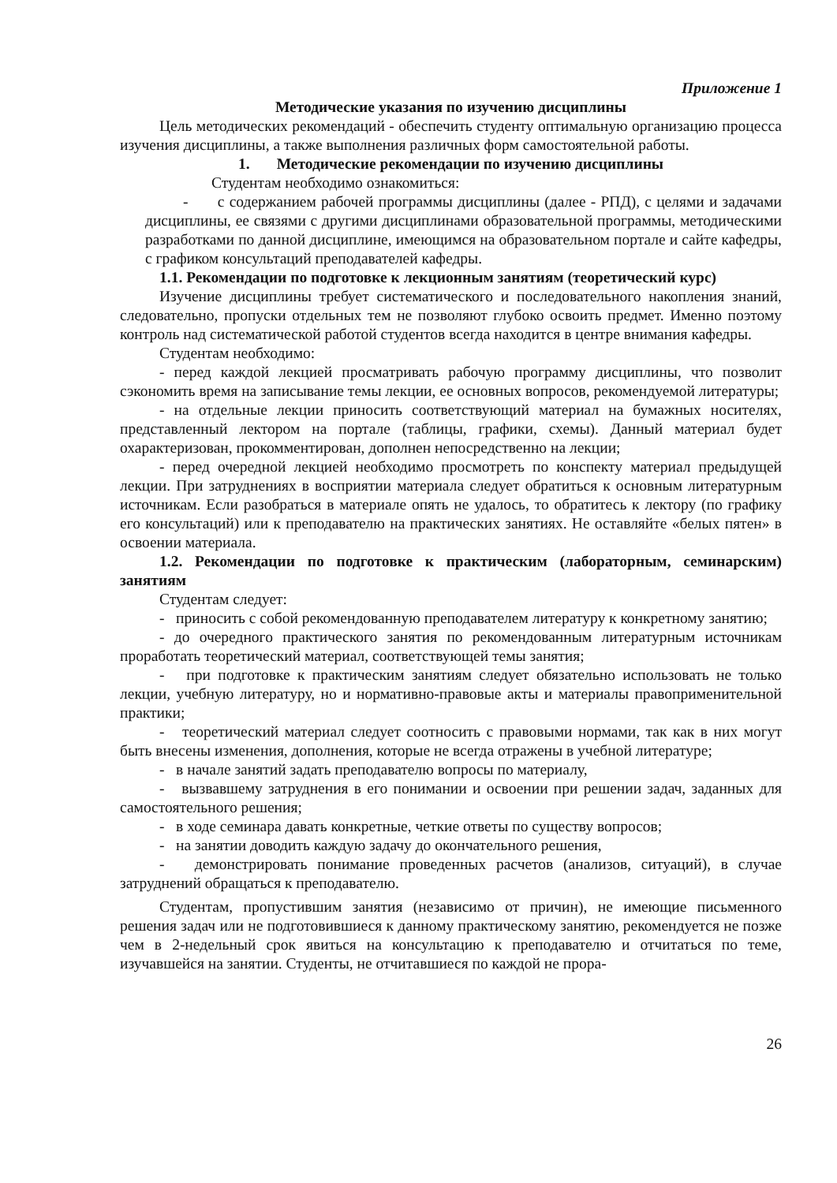Приложение 1
Методические указания по изучению дисциплины
Цель методических рекомендаций - обеспечить студенту оптимальную организацию процесса изучения дисциплины, а также выполнения различных форм самостоятельной работы.
1. Методические рекомендации по изучению дисциплины
Студентам необходимо ознакомиться:
- с содержанием рабочей программы дисциплины (далее - РПД), с целями и задачами дисциплины, ее связями с другими дисциплинами образовательной программы, методическими разработками по данной дисциплине, имеющимся на образовательном портале и сайте кафедры, с графиком консультаций преподавателей кафедры.
1.1. Рекомендации по подготовке к лекционным занятиям (теоретический курс)
Изучение дисциплины требует систематического и последовательного накопления знаний, следовательно, пропуски отдельных тем не позволяют глубоко освоить предмет. Именно поэтому контроль над систематической работой студентов всегда находится в центре внимания кафедры.
Студентам необходимо:
- перед каждой лекцией просматривать рабочую программу дисциплины, что позволит сэкономить время на записывание темы лекции, ее основных вопросов, рекомендуемой литературы;
- на отдельные лекции приносить соответствующий материал на бумажных носителях, представленный лектором на портале (таблицы, графики, схемы). Данный материал будет охарактеризован, прокомментирован, дополнен непосредственно на лекции;
- перед очередной лекцией необходимо просмотреть по конспекту материал предыдущей лекции. При затруднениях в восприятии материала следует обратиться к основным литературным источникам. Если разобраться в материале опять не удалось, то обратитесь к лектору (по графику его консультаций) или к преподавателю на практических занятиях. Не оставляйте «белых пятен» в освоении материала.
1.2. Рекомендации по подготовке к практическим (лабораторным, семинарским) занятиям
Студентам следует:
- приносить с собой рекомендованную преподавателем литературу к конкретному занятию;
- до очередного практического занятия по рекомендованным литературным источникам проработать теоретический материал, соответствующей темы занятия;
- при подготовке к практическим занятиям следует обязательно использовать не только лекции, учебную литературу, но и нормативно-правовые акты и материалы правоприменительной практики;
- теоретический материал следует соотносить с правовыми нормами, так как в них могут быть внесены изменения, дополнения, которые не всегда отражены в учебной литературе;
- в начале занятий задать преподавателю вопросы по материалу,
- вызвавшему затруднения в его понимании и освоении при решении задач, заданных для самостоятельного решения;
- в ходе семинара давать конкретные, четкие ответы по существу вопросов;
- на занятии доводить каждую задачу до окончательного решения,
- демонстрировать понимание проведенных расчетов (анализов, ситуаций), в случае затруднений обращаться к преподавателю.
Студентам, пропустившим занятия (независимо от причин), не имеющие письменного решения задач или не подготовившиеся к данному практическому занятию, рекомендуется не позже чем в 2-недельный срок явиться на консультацию к преподавателю и отчитаться по теме, изучавшейся на занятии. Студенты, не отчитавшиеся по каждой не прора-
26